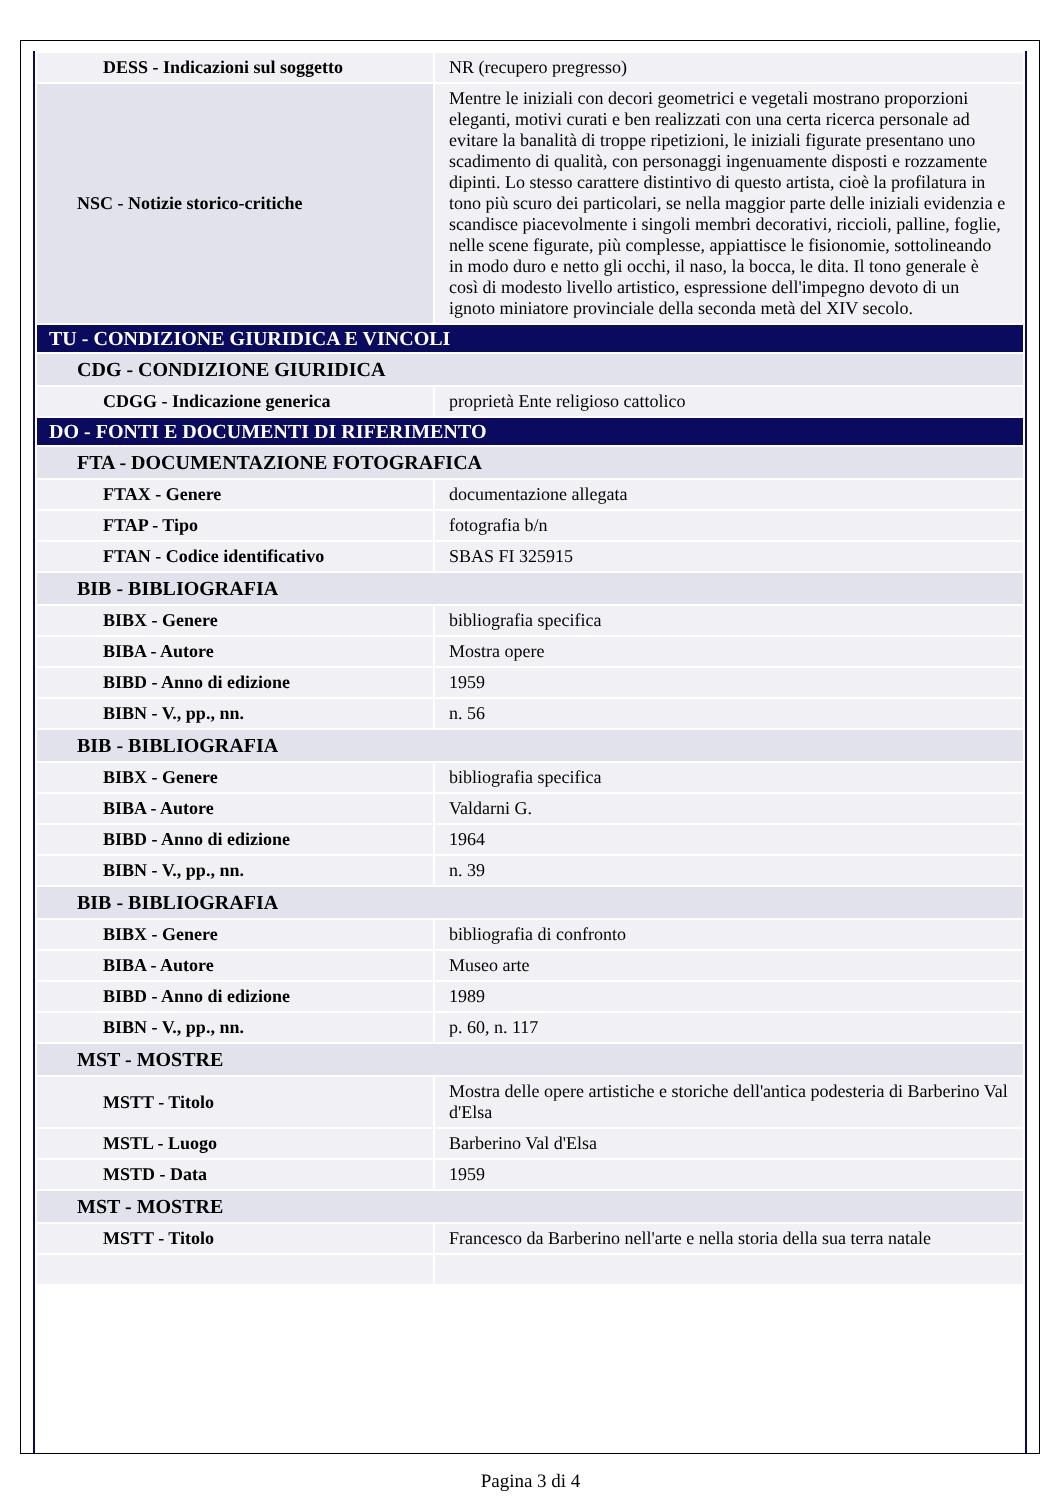| DESS - Indicazioni sul soggetto | NR (recupero pregresso) |
| NSC - Notizie storico-critiche | Mentre le iniziali con decori geometrici e vegetali mostrano proporzioni eleganti, motivi curati e ben realizzati con una certa ricerca personale ad evitare la banalità di troppe ripetizioni, le iniziali figurate presentano uno scadimento di qualità, con personaggi ingenuamente disposti e rozzamente dipinti. Lo stesso carattere distintivo di questo artista, cioè la profilatura in tono più scuro dei particolari, se nella maggior parte delle iniziali evidenzia e scandisce piacevolmente i singoli membri decorativi, riccioli, palline, foglie, nelle scene figurate, più complesse, appiattisce le fisionomie, sottolineando in modo duro e netto gli occhi, il naso, la bocca, le dita. Il tono generale è così di modesto livello artistico, espressione dell'impegno devoto di un ignoto miniatore provinciale della seconda metà del XIV secolo. |
| TU - CONDIZIONE GIURIDICA E VINCOLI | |
| CDG - CONDIZIONE GIURIDICA | |
| CDGG - Indicazione generica | proprietà Ente religioso cattolico |
| DO - FONTI E DOCUMENTI DI RIFERIMENTO | |
| FTA - DOCUMENTAZIONE FOTOGRAFICA | |
| FTAX - Genere | documentazione allegata |
| FTAP - Tipo | fotografia b/n |
| FTAN - Codice identificativo | SBAS FI 325915 |
| BIB - BIBLIOGRAFIA | |
| BIBX - Genere | bibliografia specifica |
| BIBA - Autore | Mostra opere |
| BIBD - Anno di edizione | 1959 |
| BIBN - V., pp., nn. | n. 56 |
| BIB - BIBLIOGRAFIA | |
| BIBX - Genere | bibliografia specifica |
| BIBA - Autore | Valdarni G. |
| BIBD - Anno di edizione | 1964 |
| BIBN - V., pp., nn. | n. 39 |
| BIB - BIBLIOGRAFIA | |
| BIBX - Genere | bibliografia di confronto |
| BIBA - Autore | Museo arte |
| BIBD - Anno di edizione | 1989 |
| BIBN - V., pp., nn. | p. 60, n. 117 |
| MST - MOSTRE | |
| MSTT - Titolo | Mostra delle opere artistiche e storiche dell'antica podesteria di Barberino Val d'Elsa |
| MSTL - Luogo | Barberino Val d'Elsa |
| MSTD - Data | 1959 |
| MST - MOSTRE | |
| MSTT - Titolo | Francesco da Barberino nell'arte e nella storia della sua terra natale |
Pagina 3 di 4